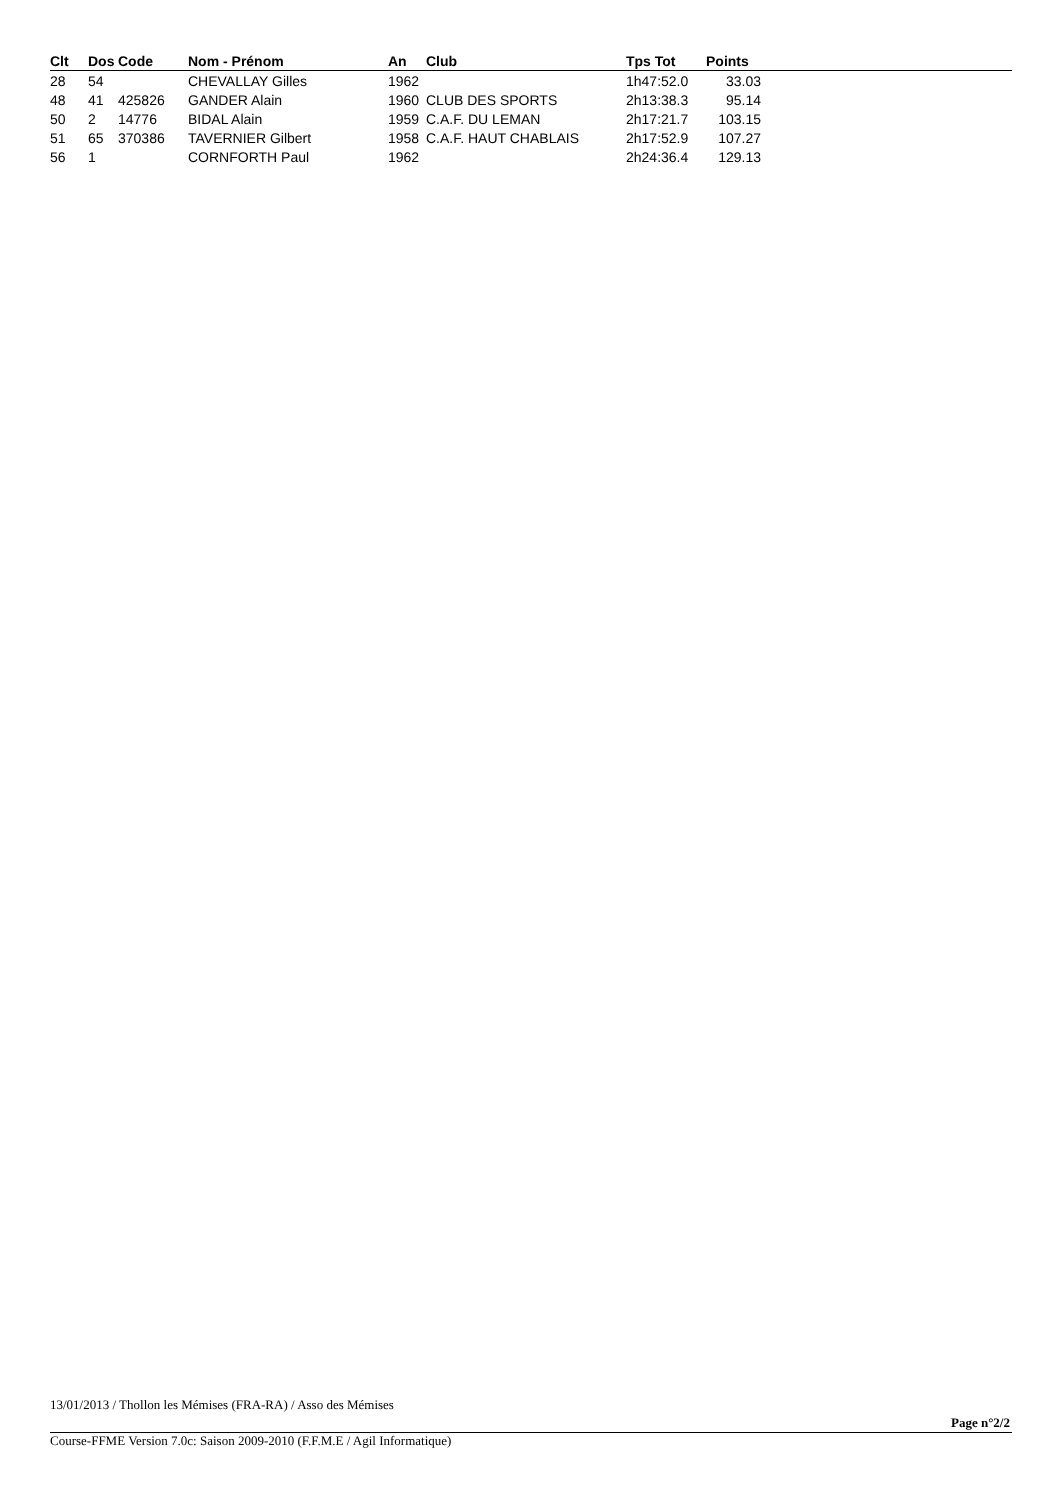| Clt | Dos | Code | Nom - Prénom | An | Club | Tps Tot | Points |
| --- | --- | --- | --- | --- | --- | --- | --- |
| 28 | 54 | | CHEVALLAY Gilles | 1962 | | 1h47:52.0 | 33.03 |
| 48 | 41 | 425826 | GANDER Alain | 1960 | CLUB DES SPORTS | 2h13:38.3 | 95.14 |
| 50 | 2 | 14776 | BIDAL Alain | 1959 | C.A.F. DU LEMAN | 2h17:21.7 | 103.15 |
| 51 | 65 | 370386 | TAVERNIER Gilbert | 1958 | C.A.F. HAUT CHABLAIS | 2h17:52.9 | 107.27 |
| 56 | 1 | | CORNFORTH Paul | 1962 | | 2h24:36.4 | 129.13 |
13/01/2013 / Thollon les Mémises (FRA-RA) / Asso des Mémises
Page n°2/2
Course-FFME Version 7.0c: Saison 2009-2010 (F.F.M.E / Agil Informatique)